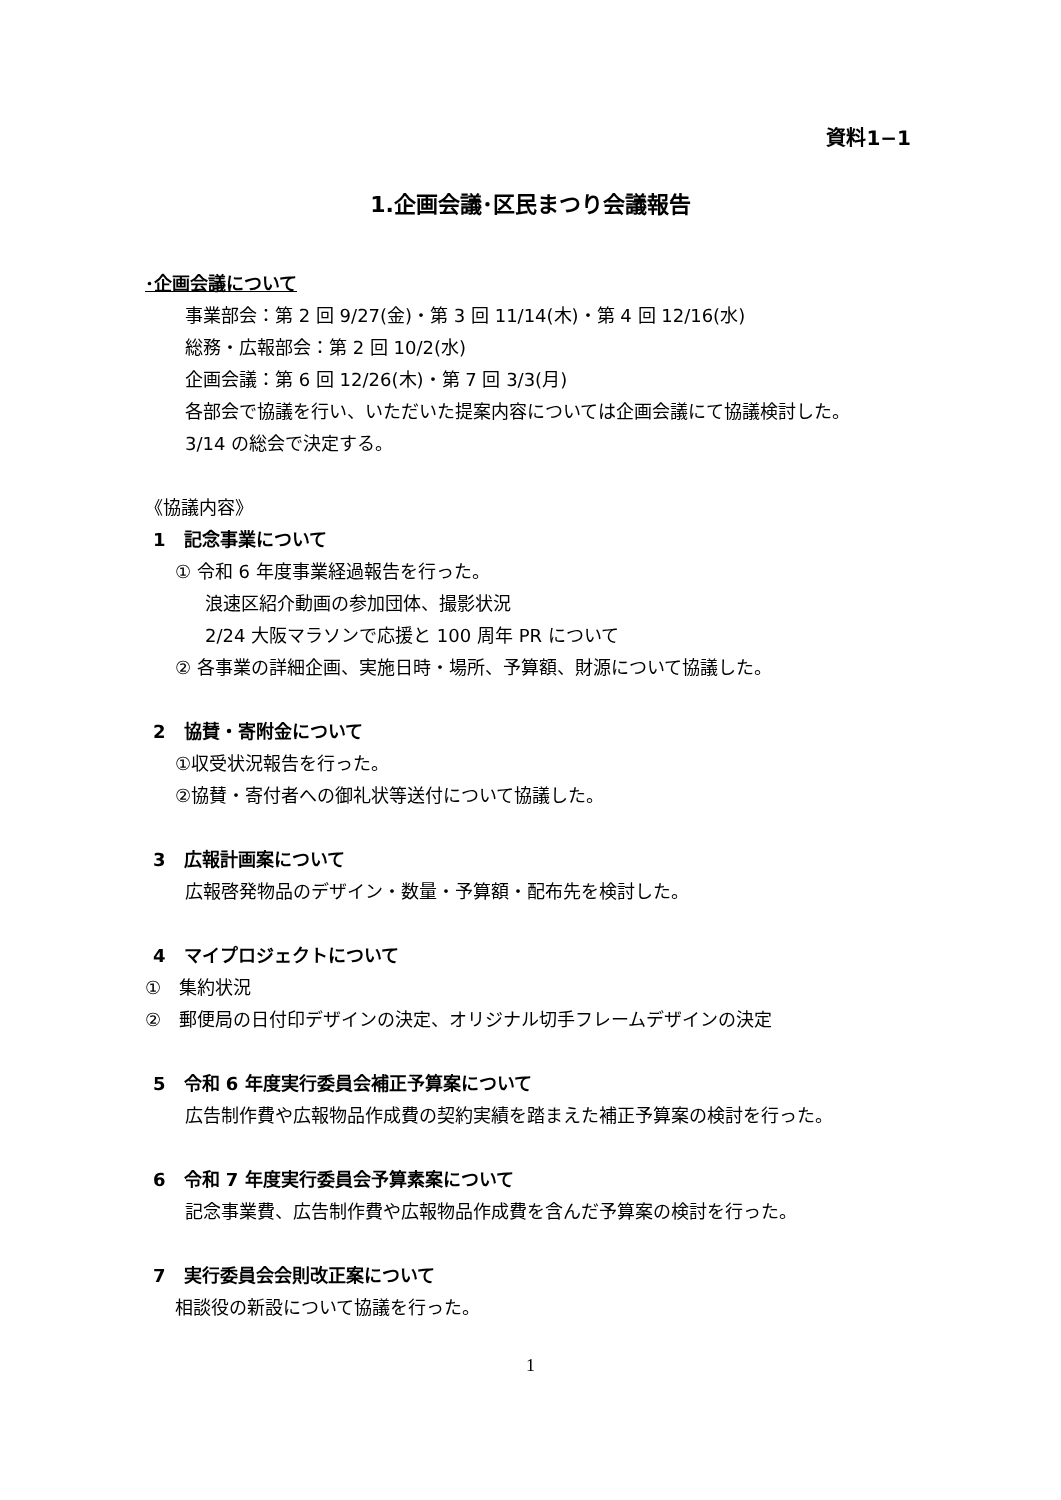資料1−1
1.企画会議･区民まつり会議報告
･企画会議について
事業部会：第 2 回 9/27(金)・第 3 回 11/14(木)・第 4 回 12/16(水)
総務・広報部会：第 2 回 10/2(水)
企画会議：第 6 回 12/26(木)・第 7 回 3/3(月)
各部会で協議を行い、いただいた提案内容については企画会議にて協議検討した。
3/14 の総会で決定する。
《協議内容》
1　記念事業について
① 令和 6 年度事業経過報告を行った。
浪速区紹介動画の参加団体、撮影状況
2/24 大阪マラソンで応援と 100 周年 PR について
② 各事業の詳細企画、実施日時・場所、予算額、財源について協議した。
2　協賛・寄附金について
①収受状況報告を行った。
②協賛・寄付者への御礼状等送付について協議した。
3　広報計画案について
広報啓発物品のデザイン・数量・予算額・配布先を検討した。
4　マイプロジェクトについて
①　集約状況
②　郵便局の日付印デザインの決定、オリジナル切手フレームデザインの決定
5　令和 6 年度実行委員会補正予算案について
広告制作費や広報物品作成費の契約実績を踏まえた補正予算案の検討を行った。
6　令和 7 年度実行委員会予算素案について
記念事業費、広告制作費や広報物品作成費を含んだ予算案の検討を行った。
7　実行委員会会則改正案について
相談役の新設について協議を行った。
1